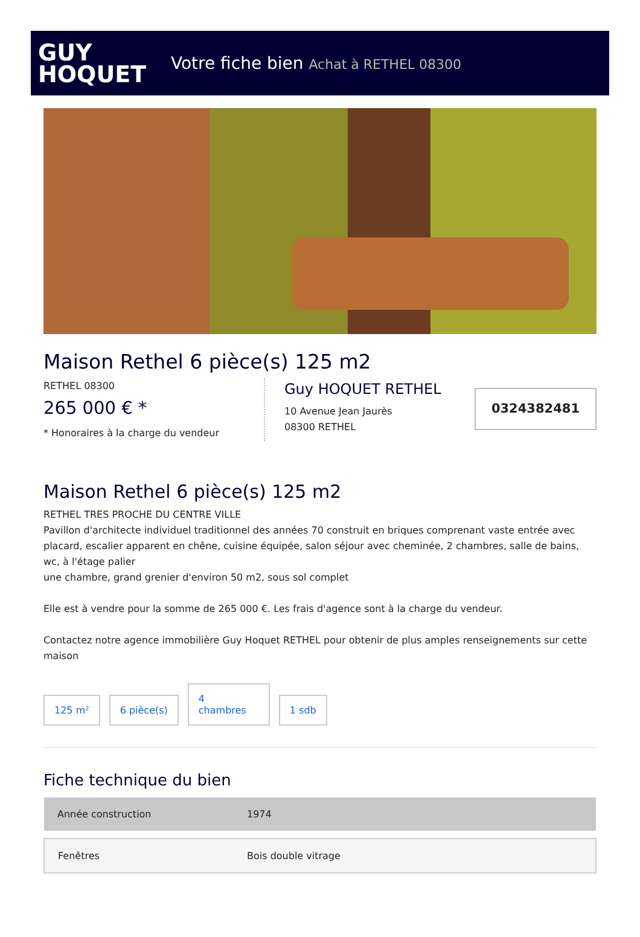GUY
HOQUET
Votre fiche bien Achat à RETHEL 08300
Maison Rethel 6 pièce(s) 125 m2
RETHEL 08300
265 000 € *
* Honoraires à la charge du vendeur
Guy HOQUET RETHEL
10 Avenue Jean Jaurès
08300 RETHEL
0324382481
Maison Rethel 6 pièce(s) 125 m2
RETHEL TRES PROCHE DU CENTRE VILLE
Pavillon d'architecte individuel traditionnel des années 70 construit en briques comprenant vaste entrée avec placard, escalier apparent en chêne, cuisine équipée, salon séjour avec cheminée, 2 chambres, salle de bains, wc, à l'étage palier
une chambre, grand grenier d'environ 50 m2, sous sol complet
Elle est à vendre pour la somme de 265 000 €. Les frais d'agence sont à la charge du vendeur.
Contactez notre agence immobilière Guy Hoquet RETHEL pour obtenir de plus amples renseignements sur cette maison
125 m²
6 pièce(s)
4
chambres
1 sdb
Fiche technique du bien
| Année construction | 1974 |
| Fenêtres | Bois double vitrage |